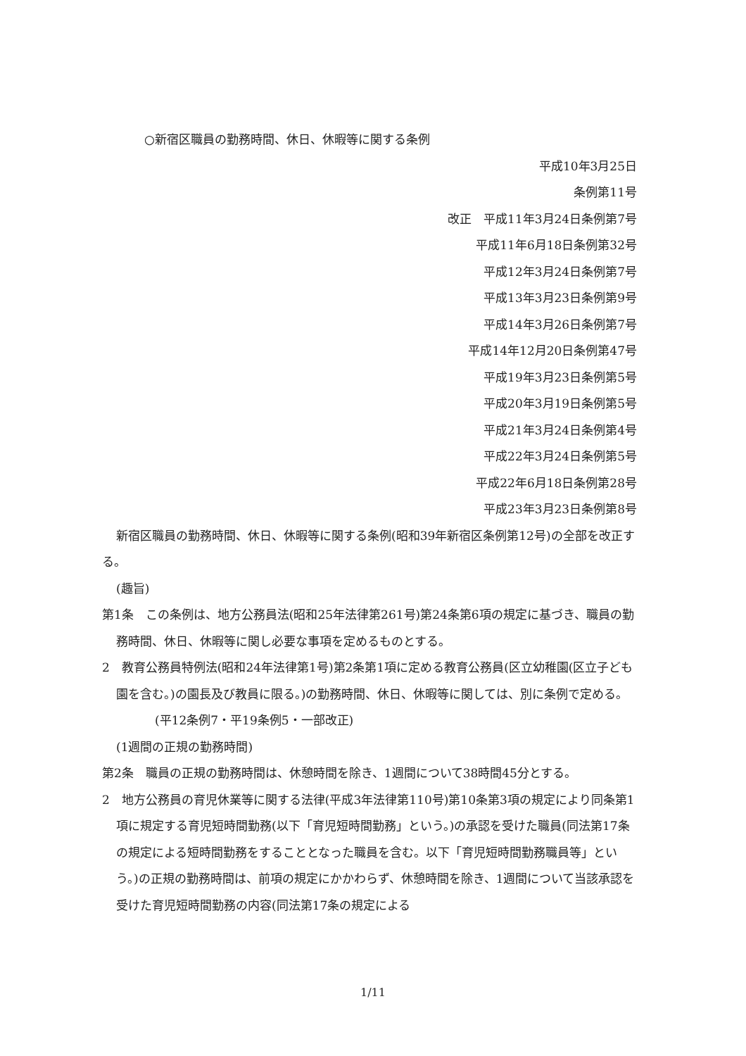○新宿区職員の勤務時間、休日、休暇等に関する条例
平成10年3月25日
条例第11号
改正　平成11年3月24日条例第7号
平成11年6月18日条例第32号
平成12年3月24日条例第7号
平成13年3月23日条例第9号
平成14年3月26日条例第7号
平成14年12月20日条例第47号
平成19年3月23日条例第5号
平成20年3月19日条例第5号
平成21年3月24日条例第4号
平成22年3月24日条例第5号
平成22年6月18日条例第28号
平成23年3月23日条例第8号
新宿区職員の勤務時間、休日、休暇等に関する条例(昭和39年新宿区条例第12号)の全部を改正する。
(趣旨)
第1条　この条例は、地方公務員法(昭和25年法律第261号)第24条第6項の規定に基づき、職員の勤務時間、休日、休暇等に関し必要な事項を定めるものとする。
2　教育公務員特例法(昭和24年法律第1号)第2条第1項に定める教育公務員(区立幼稚園(区立子ども園を含む。)の園長及び教員に限る。)の勤務時間、休日、休暇等に関しては、別に条例で定める。
(平12条例7・平19条例5・一部改正)
(1週間の正規の勤務時間)
第2条　職員の正規の勤務時間は、休憩時間を除き、1週間について38時間45分とする。
2　地方公務員の育児休業等に関する法律(平成3年法律第110号)第10条第3項の規定により同条第1項に規定する育児短時間勤務(以下「育児短時間勤務」という。)の承認を受けた職員(同法第17条の規定による短時間勤務をすることとなった職員を含む。以下「育児短時間勤務職員等」という。)の正規の勤務時間は、前項の規定にかかわらず、休憩時間を除き、1週間について当該承認を受けた育児短時間勤務の内容(同法第17条の規定による
1/11